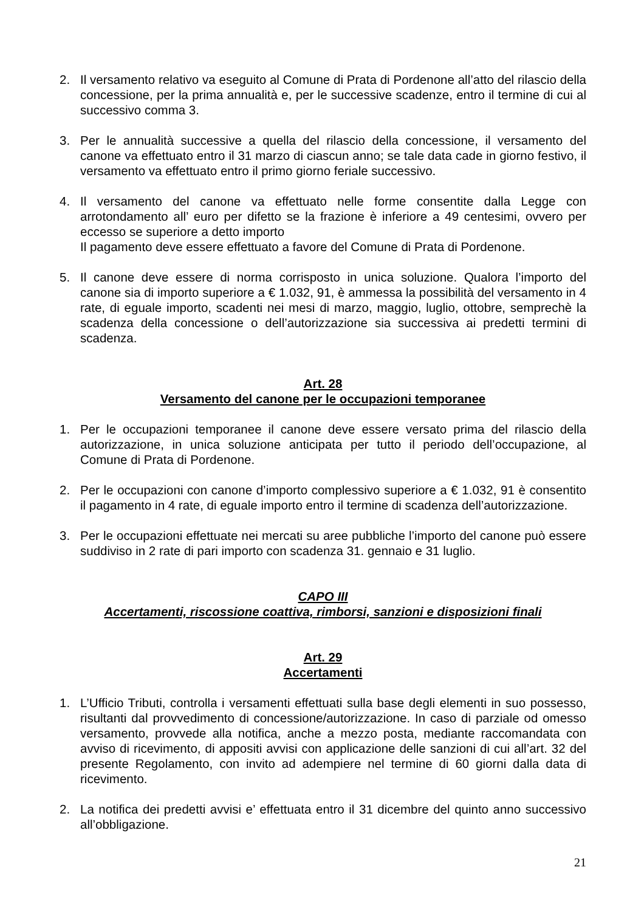2. Il versamento relativo va eseguito al Comune di Prata di Pordenone all’atto del rilascio della concessione, per la prima annualità e, per le successive scadenze, entro il termine di cui al successivo comma 3.
3. Per le annualità successive a quella del rilascio della concessione, il versamento del canone va effettuato entro il 31 marzo di ciascun anno; se tale data cade in giorno festivo, il versamento va effettuato entro il primo giorno feriale successivo.
4. Il versamento del canone va effettuato nelle forme consentite dalla Legge con arrotondamento all’ euro per difetto se la frazione è inferiore a 49 centesimi, ovvero per eccesso se superiore a detto importo
Il pagamento deve essere effettuato a favore del Comune di Prata di Pordenone.
5. Il canone deve essere di norma corrisposto in unica soluzione. Qualora l’importo del canone sia di importo superiore a € 1.032, 91, è ammessa la possibilità del versamento in 4 rate, di eguale importo, scadenti nei mesi di marzo, maggio, luglio, ottobre, semprechè la scadenza della concessione o dell’autorizzazione sia successiva ai predetti termini di scadenza.
Art. 28
Versamento del canone per le occupazioni temporanee
1. Per le occupazioni temporanee il canone deve essere versato prima del rilascio della autorizzazione, in unica soluzione anticipata per tutto il periodo dell’occupazione, al Comune di Prata di Pordenone.
2. Per le occupazioni con canone d’importo complessivo superiore a € 1.032, 91 è consentito il pagamento in 4 rate, di eguale importo entro il termine di scadenza dell’autorizzazione.
3. Per le occupazioni effettuate nei mercati su aree pubbliche l’importo del canone può essere suddiviso in 2 rate di pari importo con scadenza 31. gennaio e 31 luglio.
CAPO III
Accertamenti, riscossione coattiva, rimborsi, sanzioni e disposizioni finali
Art. 29
Accertamenti
1. L’Ufficio Tributi, controlla i versamenti effettuati sulla base degli elementi in suo possesso, risultanti dal provvedimento di concessione/autorizzazione. In caso di parziale od omesso versamento, provvede alla notifica, anche a mezzo posta, mediante raccomandata con avviso di ricevimento, di appositi avvisi con applicazione delle sanzioni di cui all’art. 32 del presente Regolamento, con invito ad adempiere nel termine di 60 giorni dalla data di ricevimento.
2. La notifica dei predetti avvisi e’ effettuata entro il 31 dicembre del quinto anno successivo all’obbligazione.
21